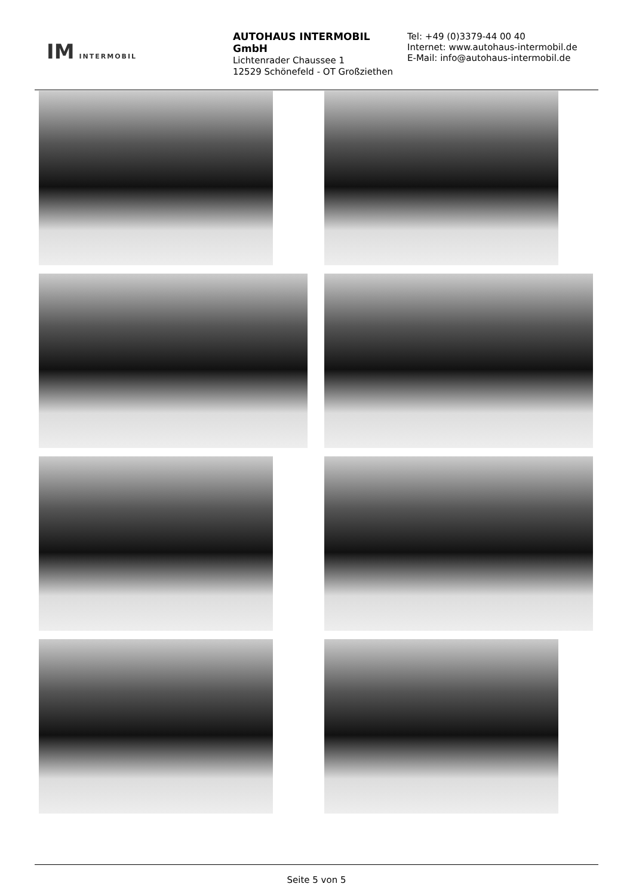IM INTERMOBIL
AUTOHAUS INTERMOBIL GmbH
Lichtenrader Chaussee 1
12529 Schönefeld - OT Großziethen
Tel: +49 (0)3379-44 00 40
Internet: www.autohaus-intermobil.de
E-Mail: info@autohaus-intermobil.de
Seite 5 von 5